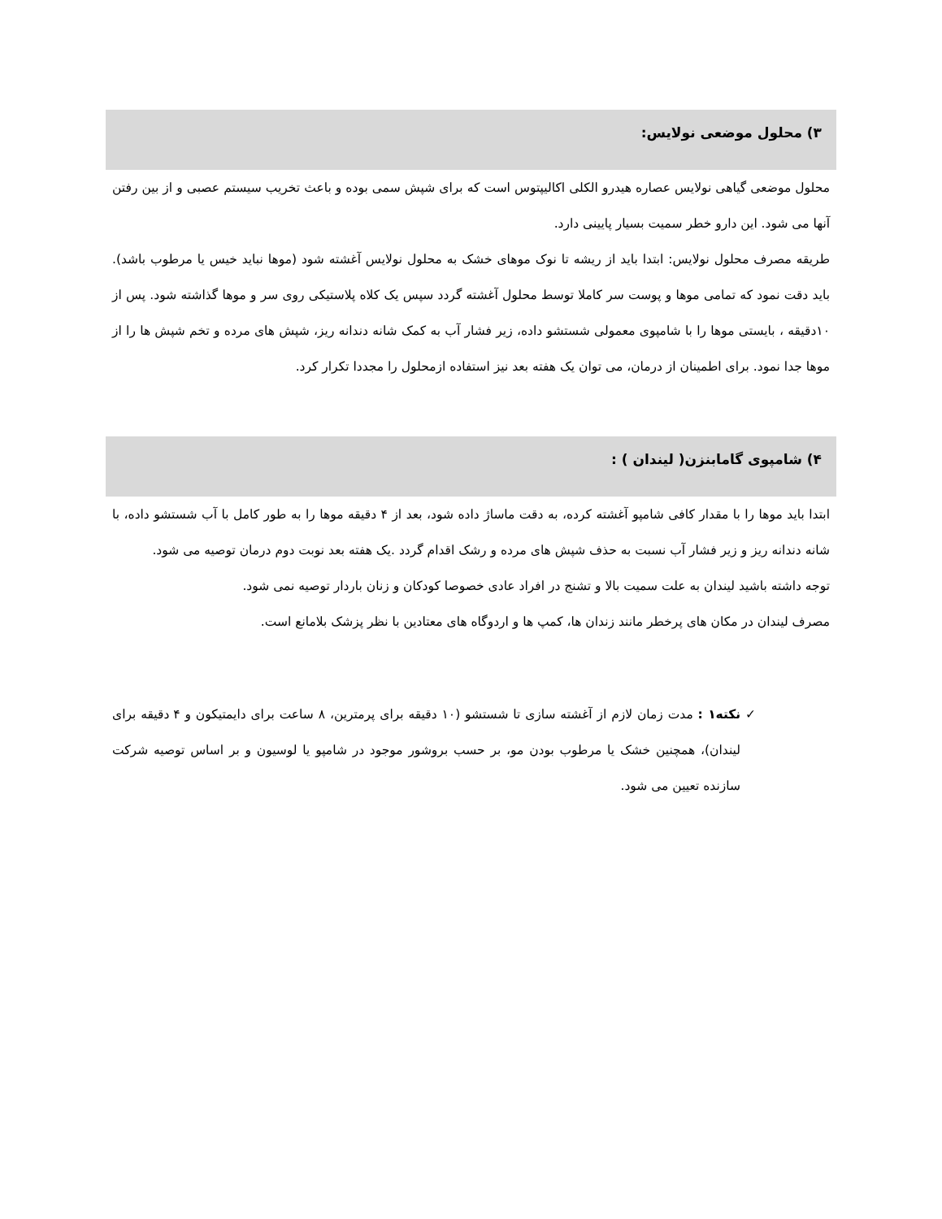۳) محلول موضعی نولایس:
محلول موضعی گیاهی نولایس عصاره هیدرو الکلی اکالیپتوس است که برای شپش سمی بوده و باعث تخریب سیستم عصبی و از بین رفتن آنها می شود. این دارو خطر سمیت بسیار پایینی دارد.
طریقه مصرف محلول نولایس: ابتدا باید از ریشه تا نوک موهای خشک به محلول نولایس آغشته شود (موها نباید خیس یا مرطوب باشد). باید دقت نمود که تمامی موها و پوست سر کاملا توسط محلول آغشته گردد سپس یک کلاه پلاستیکی روی سر و موها گذاشته شود. پس از ۱۰دقیقه ، بایستی موها را با شامپوی معمولی شستشو داده، زیر فشار آب به کمک شانه دندانه ریز، شپش های مرده و تخم شپش ها را از موها جدا نمود. برای اطمینان از درمان، می توان یک هفته بعد نیز استفاده ازمحلول را مجددا تکرار کرد.
۴) شامپوی گامابنزن( لیندان ) :
ابتدا باید موها را با مقدار کافی شامپو آغشته کرده، به دقت ماساژ داده شود، بعد از ۴ دقیقه موها را به طور کامل با آب شستشو داده، با شانه دندانه ریز و زیر فشار آب نسبت به حذف شپش های مرده و رشک اقدام گردد .یک هفته بعد نوبت دوم درمان توصیه می شود.
توجه داشته باشید لیندان به علت سمیت بالا و تشنج در افراد عادی خصوصا کودکان و زنان باردار توصیه نمی شود.
مصرف لیندان در مکان های پرخطر مانند زندان ها، کمپ ها و اردوگاه های معتادین با نظر پزشک بلامانع است.
✓ نکته۱ : مدت زمان لازم از آغشته سازی تا شستشو (۱۰ دقیقه برای پرمترین، ۸ ساعت برای دایمتیکون و ۴ دقیقه برای لیندان)، همچنین خشک یا مرطوب بودن مو، بر حسب بروشور موجود در شامپو یا لوسیون و بر اساس توصیه شرکت سازنده تعیین می شود.